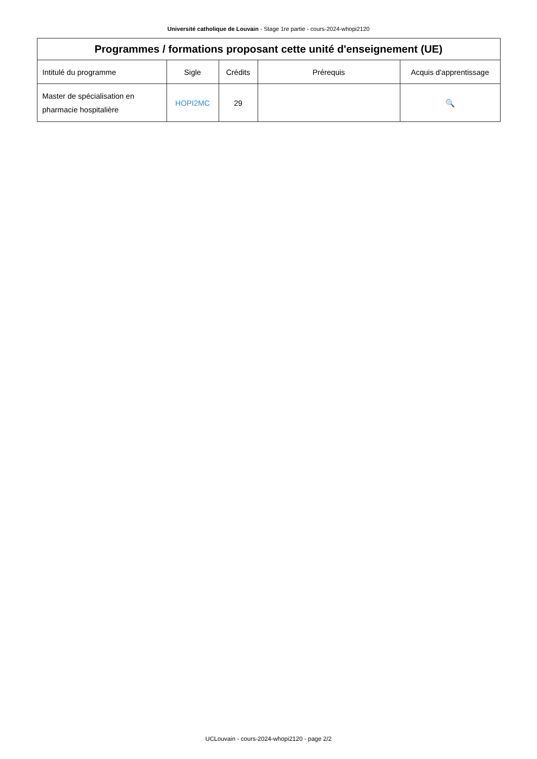Université catholique de Louvain - Stage 1re partie - cours-2024-whopi2120
| Programmes / formations proposant cette unité d'enseignement (UE) | | | | |
| --- | --- | --- | --- | --- |
| Intitulé du programme | Sigle | Crédits | Prérequis | Acquis d'apprentissage |
| Master de spécialisation en pharmacie hospitalière | HOPI2MC | 29 | | 🔍 |
UCLouvain - cours-2024-whopi2120 - page 2/2